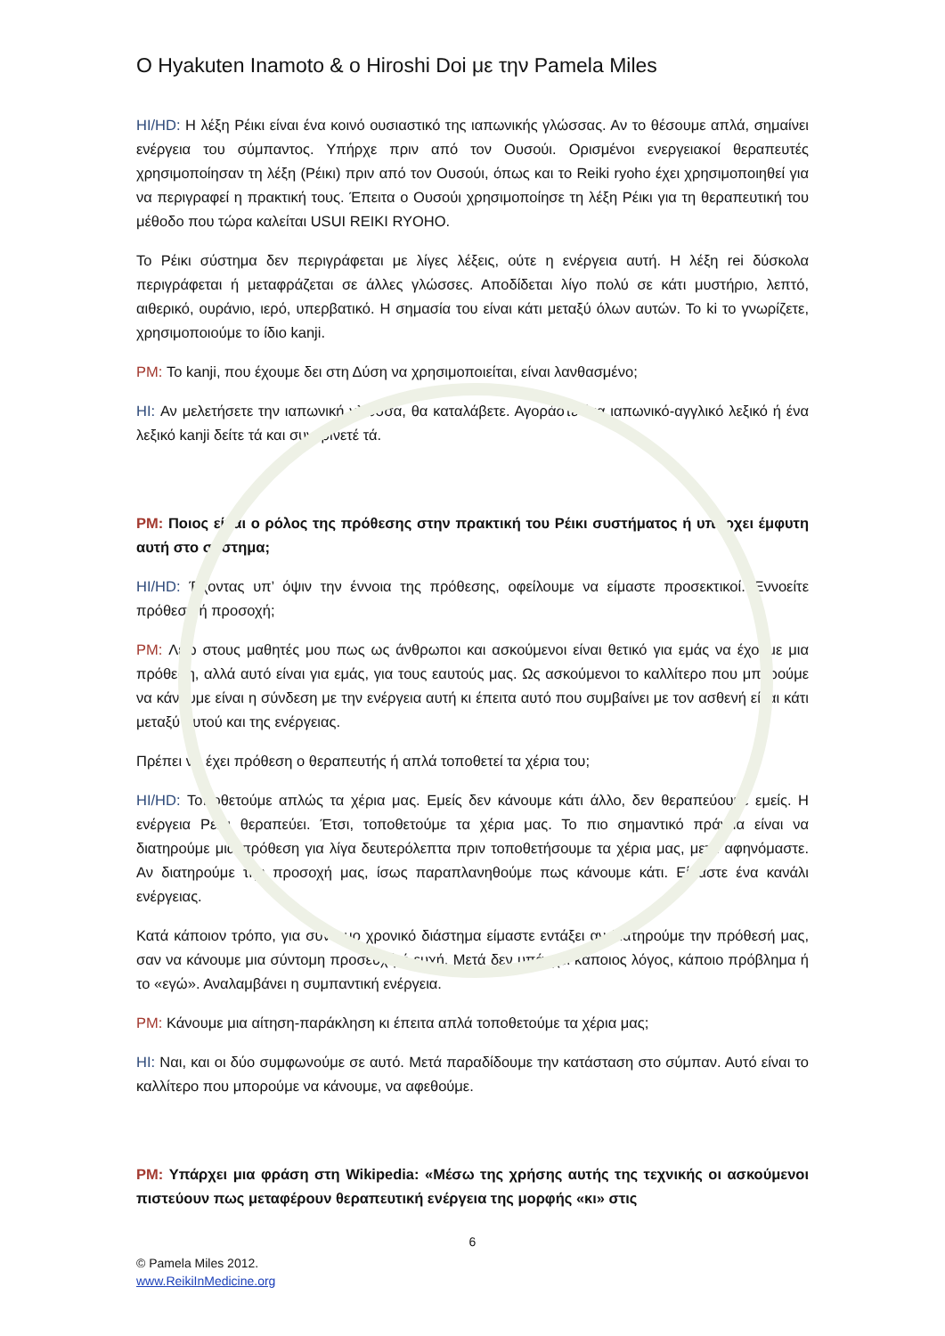O Hyakuten Inamoto & o Hiroshi Doi με την Pamela Miles
HI/HD: Η λέξη Ρέικι είναι ένα κοινό ουσιαστικό της ιαπωνικής γλώσσας. Αν το θέσουμε απλά, σημαίνει ενέργεια του σύμπαντος. Υπήρχε πριν από τον Ουσούι. Ορισμένοι ενεργειακοί θεραπευτές χρησιμοποίησαν τη λέξη (Ρέικι) πριν από τον Ουσούι, όπως και το Reiki ryoho έχει χρησιμοποιηθεί για να περιγραφεί η πρακτική τους. Έπειτα ο Ουσούι χρησιμοποίησε τη λέξη Ρέικι για τη θεραπευτική του μέθοδο που τώρα καλείται USUI REIKI RYOHO.
Το Ρέικι σύστημα δεν περιγράφεται με λίγες λέξεις, ούτε η ενέργεια αυτή. Η λέξη rei δύσκολα περιγράφεται ή μεταφράζεται σε άλλες γλώσσες. Αποδίδεται λίγο πολύ σε κάτι μυστήριο, λεπτό, αιθερικό, ουράνιο, ιερό, υπερβατικό. Η σημασία του είναι κάτι μεταξύ όλων αυτών. Το ki το γνωρίζετε, χρησιμοποιούμε το ίδιο kanji.
PM: Το kanji, που έχουμε δει στη Δύση να χρησιμοποιείται, είναι λανθασμένο;
HI: Αν μελετήσετε την ιαπωνική γλώσσα, θα καταλάβετε. Αγοράστε ένα ιαπωνικό-αγγλικό λεξικό ή ένα λεξικό kanji δείτε τά και συγκρίνετέ τά.
PM: Ποιος είναι ο ρόλος της πρόθεσης στην πρακτική του Ρέικι συστήματος ή υπάρχει έμφυτη αυτή στο σύστημα;
HI/HD: Έχοντας υπ’ όψιν την έννοια της πρόθεσης, οφείλουμε να είμαστε προσεκτικοί. Εννοείτε πρόθεση ή προσοχή;
PM: Λέω στους μαθητές μου πως ως άνθρωποι και ασκούμενοι είναι θετικό για εμάς να έχουμε μια πρόθεση, αλλά αυτό είναι για εμάς, για τους εαυτούς μας. Ως ασκούμενοι το καλλίτερο που μπορούμε να κάνουμε είναι η σύνδεση με την ενέργεια αυτή κι έπειτα αυτό που συμβαίνει με τον ασθενή είναι κάτι μεταξύ αυτού και της ενέργειας.
Πρέπει να έχει πρόθεση ο θεραπευτής ή απλά τοποθετεί τα χέρια του;
HI/HD: Τοποθετούμε απλώς τα χέρια μας. Εμείς δεν κάνουμε κάτι άλλο, δεν θεραπεύουμε εμείς. Η ενέργεια Ρέικι θεραπεύει. Έτσι, τοποθετούμε τα χέρια μας. Το πιο σημαντικό πράγμα είναι να διατηρούμε μια πρόθεση για λίγα δευτερόλεπτα πριν τοποθετήσουμε τα χέρια μας, μετά αφηνόμαστε. Αν διατηρούμε την προσοχή μας, ίσως παραπλανηθούμε πως κάνουμε κάτι. Είμαστε ένα κανάλι ενέργειας.
Κατά κάποιον τρόπο, για σύντομο χρονικό διάστημα είμαστε εντάξει αν διατηρούμε την πρόθεσή μας, σαν να κάνουμε μια σύντομη προσευχή ή ευχή. Μετά δεν υπάρχει κάποιος λόγος, κάποιο πρόβλημα ή το «εγώ». Αναλαμβάνει η συμπαντική ενέργεια.
PM: Κάνουμε μια αίτηση-παράκληση κι έπειτα απλά τοποθετούμε τα χέρια μας;
HI: Ναι, και οι δύο συμφωνούμε σε αυτό. Μετά παραδίδουμε την κατάσταση στο σύμπαν. Αυτό είναι το καλλίτερο που μπορούμε να κάνουμε, να αφεθούμε.
PM: Υπάρχει μια φράση στη Wikipedia: «Μέσω της χρήσης αυτής της τεχνικής οι ασκούμενοι πιστεύουν πως μεταφέρουν θεραπευτική ενέργεια της μορφής «κι» στις
6
© Pamela Miles 2012.
www.ReikiInMedicine.org